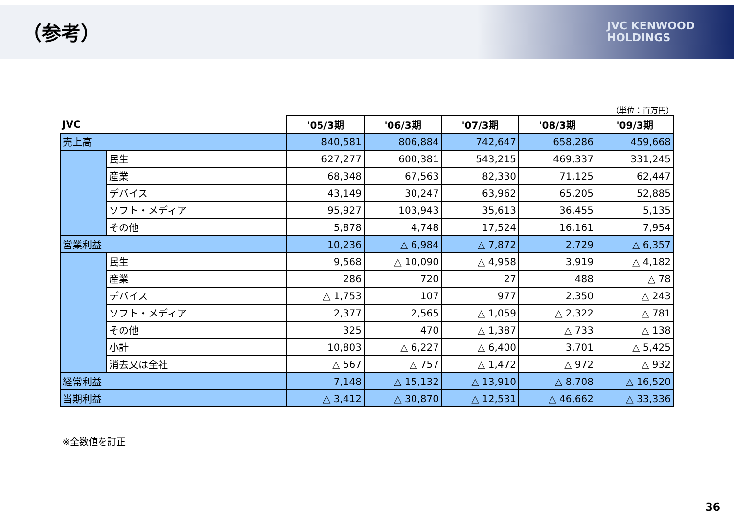（参考）
JVC KENWOOD
HOLDINGS
（単位：百万円）
| JVC | | '05/3期 | '06/3期 | '07/3期 | '08/3期 | '09/3期 |
| --- | --- | --- | --- | --- | --- | --- |
| 売上高 | | 840,581 | 806,884 | 742,647 | 658,286 | 459,668 |
| | 民生 | 627,277 | 600,381 | 543,215 | 469,337 | 331,245 |
| | 産業 | 68,348 | 67,563 | 82,330 | 71,125 | 62,447 |
| | デバイス | 43,149 | 30,247 | 63,962 | 65,205 | 52,885 |
| | ソフト・メディア | 95,927 | 103,943 | 35,613 | 36,455 | 5,135 |
| | その他 | 5,878 | 4,748 | 17,524 | 16,161 | 7,954 |
| 営業利益 | | 10,236 | △ 6,984 | △ 7,872 | 2,729 | △ 6,357 |
| | 民生 | 9,568 | △ 10,090 | △ 4,958 | 3,919 | △ 4,182 |
| | 産業 | 286 | 720 | 27 | 488 | △ 78 |
| | デバイス | △ 1,753 | 107 | 977 | 2,350 | △ 243 |
| | ソフト・メディア | 2,377 | 2,565 | △ 1,059 | △ 2,322 | △ 781 |
| | その他 | 325 | 470 | △ 1,387 | △ 733 | △ 138 |
| | 小計 | 10,803 | △ 6,227 | △ 6,400 | 3,701 | △ 5,425 |
| | 消去又は全社 | △ 567 | △ 757 | △ 1,472 | △ 972 | △ 932 |
| 経常利益 | | 7,148 | △ 15,132 | △ 13,910 | △ 8,708 | △ 16,520 |
| 当期利益 | | △ 3,412 | △ 30,870 | △ 12,531 | △ 46,662 | △ 33,336 |
※全数値を訂正
36